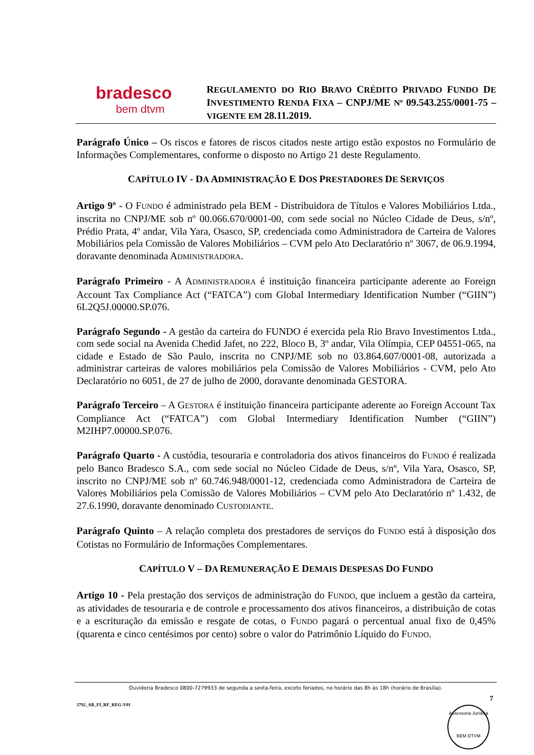bradesco
bem dtvm
REGULAMENTO DO RIO BRAVO CRÉDITO PRIVADO FUNDO DE INVESTIMENTO RENDA FIXA – CNPJ/ME Nº 09.543.255/0001-75 – VIGENTE EM 28.11.2019.
Parágrafo Único – Os riscos e fatores de riscos citados neste artigo estão expostos no Formulário de Informações Complementares, conforme o disposto no Artigo 21 deste Regulamento.
CAPÍTULO IV - DA ADMINISTRAÇÃO E DOS PRESTADORES DE SERVIÇOS
Artigo 9º - O FUNDO é administrado pela BEM - Distribuidora de Títulos e Valores Mobiliários Ltda., inscrita no CNPJ/ME sob nº 00.066.670/0001-00, com sede social no Núcleo Cidade de Deus, s/nº, Prédio Prata, 4º andar, Vila Yara, Osasco, SP, credenciada como Administradora de Carteira de Valores Mobiliários pela Comissão de Valores Mobiliários – CVM pelo Ato Declaratório nº 3067, de 06.9.1994, doravante denominada ADMINISTRADORA.
Parágrafo Primeiro - A ADMINISTRADORA é instituição financeira participante aderente ao Foreign Account Tax Compliance Act (“FATCA”) com Global Intermediary Identification Number (“GIIN”) 6L2Q5J.00000.SP.076.
Parágrafo Segundo - A gestão da carteira do FUNDO é exercida pela Rio Bravo Investimentos Ltda., com sede social na Avenida Chedid Jafet, no 222, Bloco B, 3º andar, Vila Olímpia, CEP 04551-065, na cidade e Estado de São Paulo, inscrita no CNPJ/ME sob no 03.864.607/0001-08, autorizada a administrar carteiras de valores mobiliários pela Comissão de Valores Mobiliários - CVM, pelo Ato Declaratório no 6051, de 27 de julho de 2000, doravante denominada GESTORA.
Parágrafo Terceiro – A GESTORA é instituição financeira participante aderente ao Foreign Account Tax Compliance Act (“FATCA”) com Global Intermediary Identification Number (“GIIN”) M2IHP7.00000.SP.076.
Parágrafo Quarto - A custódia, tesouraria e controladoria dos ativos financeiros do FUNDO é realizada pelo Banco Bradesco S.A., com sede social no Núcleo Cidade de Deus, s/nº, Vila Yara, Osasco, SP, inscrito no CNPJ/ME sob nº 60.746.948/0001-12, credenciada como Administradora de Carteira de Valores Mobiliários pela Comissão de Valores Mobiliários – CVM pelo Ato Declaratório nº 1.432, de 27.6.1990, doravante denominado CUSTODIANTE.
Parágrafo Quinto – A relação completa dos prestadores de serviços do FUNDO está à disposição dos Cotistas no Formulário de Informações Complementares.
CAPÍTULO V – DA REMUNERAÇÃO E DEMAIS DESPESAS DO FUNDO
Artigo 10 - Pela prestação dos serviços de administração do FUNDO, que incluem a gestão da carteira, as atividades de tesouraria e de controle e processamento dos ativos financeiros, a distribuição de cotas e a escrituração da emissão e resgate de cotas, o FUNDO pagará o percentual anual fixo de 0,45% (quarenta e cinco centésimos por cento) sobre o valor do Patrimônio Líquido do FUNDO.
Ouvidoria Bradesco 0800-7279933 de segunda a sexta-feira, exceto feriados, no horário das 8h às 18h (horário de Brasília).
7
3792_AB_FI_RF_REG-V01
Assessoria Jurídica
BEM DTVM